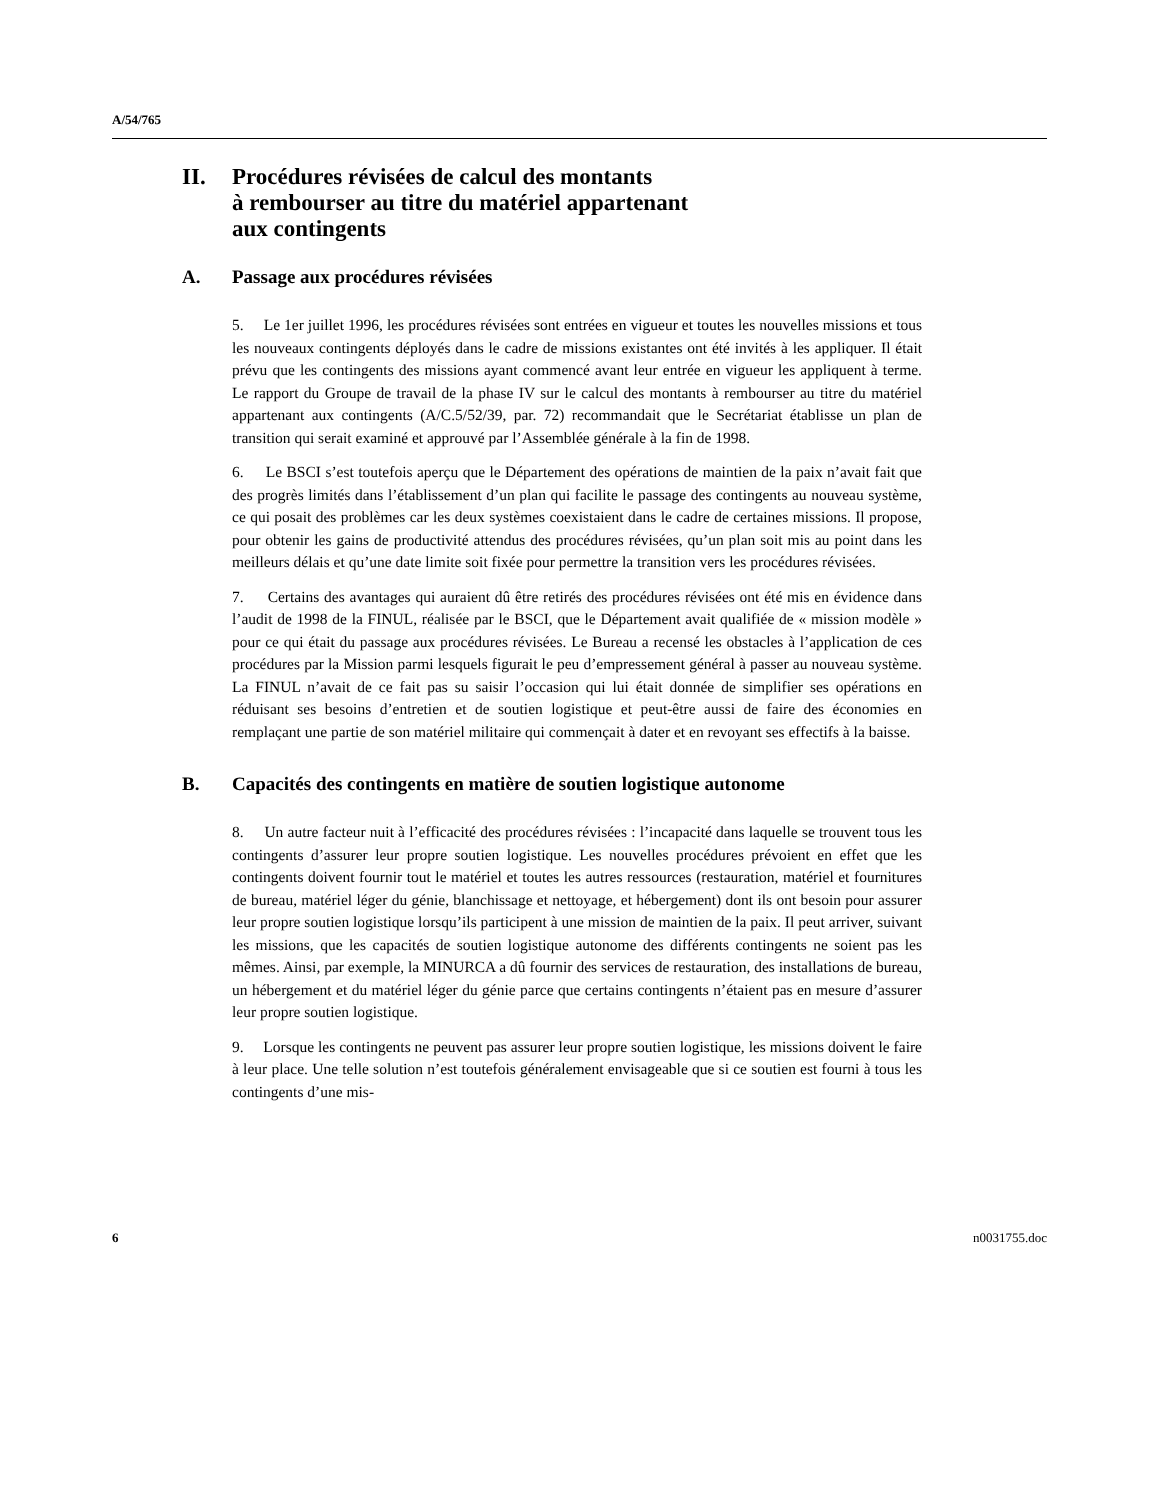A/54/765
II. Procédures révisées de calcul des montants
à rembourser au titre du matériel appartenant
aux contingents
A. Passage aux procédures révisées
5. Le 1er juillet 1996, les procédures révisées sont entrées en vigueur et toutes les nouvelles missions et tous les nouveaux contingents déployés dans le cadre de missions existantes ont été invités à les appliquer. Il était prévu que les contingents des missions ayant commencé avant leur entrée en vigueur les appliquent à terme. Le rapport du Groupe de travail de la phase IV sur le calcul des montants à rembourser au titre du matériel appartenant aux contingents (A/C.5/52/39, par. 72) recommandait que le Secrétariat établisse un plan de transition qui serait examiné et approuvé par l’Assemblée générale à la fin de 1998.
6. Le BSCI s’est toutefois aperçu que le Département des opérations de maintien de la paix n’avait fait que des progrès limités dans l’établissement d’un plan qui facilite le passage des contingents au nouveau système, ce qui posait des problèmes car les deux systèmes coexistaient dans le cadre de certaines missions. Il propose, pour obtenir les gains de productivité attendus des procédures révisées, qu’un plan soit mis au point dans les meilleurs délais et qu’une date limite soit fixée pour permettre la transition vers les procédures révisées.
7. Certains des avantages qui auraient dû être retirés des procédures révisées ont été mis en évidence dans l’audit de 1998 de la FINUL, réalisée par le BSCI, que le Département avait qualifiée de « mission modèle » pour ce qui était du passage aux procédures révisées. Le Bureau a recensé les obstacles à l’application de ces procédures par la Mission parmi lesquels figurait le peu d’empressement général à passer au nouveau système. La FINUL n’avait de ce fait pas su saisir l’occasion qui lui était donnée de simplifier ses opérations en réduisant ses besoins d’entretien et de soutien logistique et peut-être aussi de faire des économies en remplaçant une partie de son matériel militaire qui commençait à dater et en revoyant ses effectifs à la baisse.
B. Capacités des contingents en matière de soutien logistique autonome
8. Un autre facteur nuit à l’efficacité des procédures révisées : l’incapacité dans laquelle se trouvent tous les contingents d’assurer leur propre soutien logistique. Les nouvelles procédures prévoient en effet que les contingents doivent fournir tout le matériel et toutes les autres ressources (restauration, matériel et fournitures de bureau, matériel léger du génie, blanchissage et nettoyage, et hébergement) dont ils ont besoin pour assurer leur propre soutien logistique lorsqu’ils participent à une mission de maintien de la paix. Il peut arriver, suivant les missions, que les capacités de soutien logistique autonome des différents contingents ne soient pas les mêmes. Ainsi, par exemple, la MINURCA a dû fournir des services de restauration, des installations de bureau, un hébergement et du matériel léger du génie parce que certains contingents n’étaient pas en mesure d’assurer leur propre soutien logistique.
9. Lorsque les contingents ne peuvent pas assurer leur propre soutien logistique, les missions doivent le faire à leur place. Une telle solution n’est toutefois généralement envisageable que si ce soutien est fourni à tous les contingents d’une mis-
6 n0031755.doc